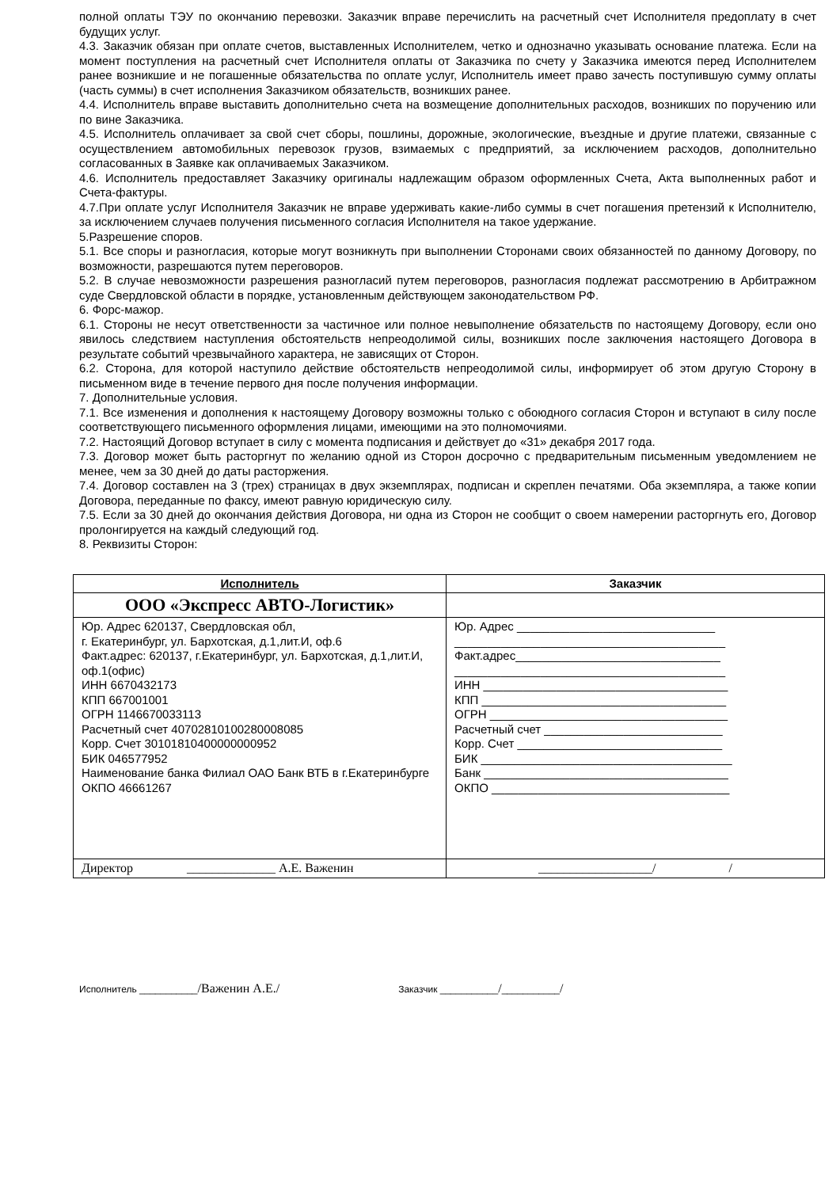полной оплаты ТЭУ по окончанию перевозки. Заказчик вправе перечислить на расчетный счет Исполнителя предоплату в счет будущих услуг.
4.3. Заказчик обязан при оплате счетов, выставленных Исполнителем, четко и однозначно указывать основание платежа. Если на момент поступления на расчетный счет Исполнителя оплаты от Заказчика по счету у Заказчика имеются перед Исполнителем ранее возникшие и не погашенные обязательства по оплате услуг, Исполнитель имеет право зачесть поступившую сумму оплаты (часть суммы) в счет исполнения Заказчиком обязательств, возникших ранее.
4.4. Исполнитель вправе выставить дополнительно счета на возмещение дополнительных расходов, возникших по поручению или по вине Заказчика.
4.5. Исполнитель оплачивает за свой счет сборы, пошлины, дорожные, экологические, въездные и другие платежи, связанные с осуществлением автомобильных перевозок грузов, взимаемых с предприятий, за исключением расходов, дополнительно согласованных в Заявке как оплачиваемых Заказчиком.
4.6. Исполнитель предоставляет Заказчику оригиналы надлежащим образом оформленных Счета, Акта выполненных работ и Счета-фактуры.
4.7.При оплате услуг Исполнителя Заказчик не вправе удерживать какие-либо суммы в счет погашения претензий к Исполнителю, за исключением случаев получения письменного согласия Исполнителя на такое удержание.
5.Разрешение споров.
5.1. Все споры и разногласия, которые могут возникнуть при выполнении Сторонами своих обязанностей по данному Договору, по возможности, разрешаются путем переговоров.
5.2. В случае невозможности разрешения разногласий путем переговоров, разногласия подлежат рассмотрению в Арбитражном суде Свердловской области в порядке, установленным действующем законодательством РФ.
6. Форс-мажор.
6.1. Стороны не несут ответственности за частичное или полное невыполнение обязательств по настоящему Договору, если оно явилось следствием наступления обстоятельств непреодолимой силы, возникших после заключения настоящего Договора в результате событий чрезвычайного характера, не зависящих от Сторон.
6.2. Сторона, для которой наступило действие обстоятельств непреодолимой силы, информирует об этом другую Сторону в письменном виде в течение первого дня после получения информации.
7. Дополнительные условия.
7.1. Все изменения и дополнения к настоящему Договору возможны только с обоюдного согласия Сторон и вступают в силу после соответствующего письменного оформления лицами, имеющими на это полномочиями.
7.2. Настоящий Договор вступает в силу с момента подписания и действует до «31» декабря 2017 года.
7.3. Договор может быть расторгнут по желанию одной из Сторон досрочно с предварительным письменным уведомлением не менее, чем за 30 дней до даты расторжения.
7.4. Договор составлен на 3 (трех) страницах в двух экземплярах, подписан и скреплен печатями. Оба экземпляра, а также копии Договора, переданные по факсу, имеют равную юридическую силу.
7.5. Если за 30 дней до окончания действия Договора, ни одна из Сторон не сообщит о своем намерении расторгнуть его, Договор пролонгируется на каждый следующий год.
8. Реквизиты Сторон:
| Исполнитель | Заказчик |
| --- | --- |
| ООО «Экспресс АВТО-Логистик» | |
| Юр. Адрес 620137, Свердловская обл, г. Екатеринбург, ул. Бархотская, д.1,лит.И, оф.6 Факт.адрес: 620137, г.Екатеринбург, ул. Бархотская, д.1,лит.И, оф.1(офис) ИНН 6670432173 КПП 667001001 ОГРН 1146670033113 Расчетный счет 40702810100280008085 Корр. Счет 30101810400000000952 БИК 046577952 Наименование банка Филиал ОАО Банк ВТБ в г.Екатеринбурге ОКПО 46661267 | Юр. Адрес ______________________________ _________________________________________ Факт.адрес_______________________________ _________________________________________ ИНН _____________________________________ КПП _____________________________________ ОГРН ____________________________________ Расчетный счет ___________________________ Корр. Счет _______________________________ БИК ______________________________________ Банк _____________________________________ ОКПО ____________________________________ |
| Директор ______________ А.Е. Важенин | __________________/ / |
Исполнитель ___________/Важенин А.Е./
Заказчик ___________/___________/